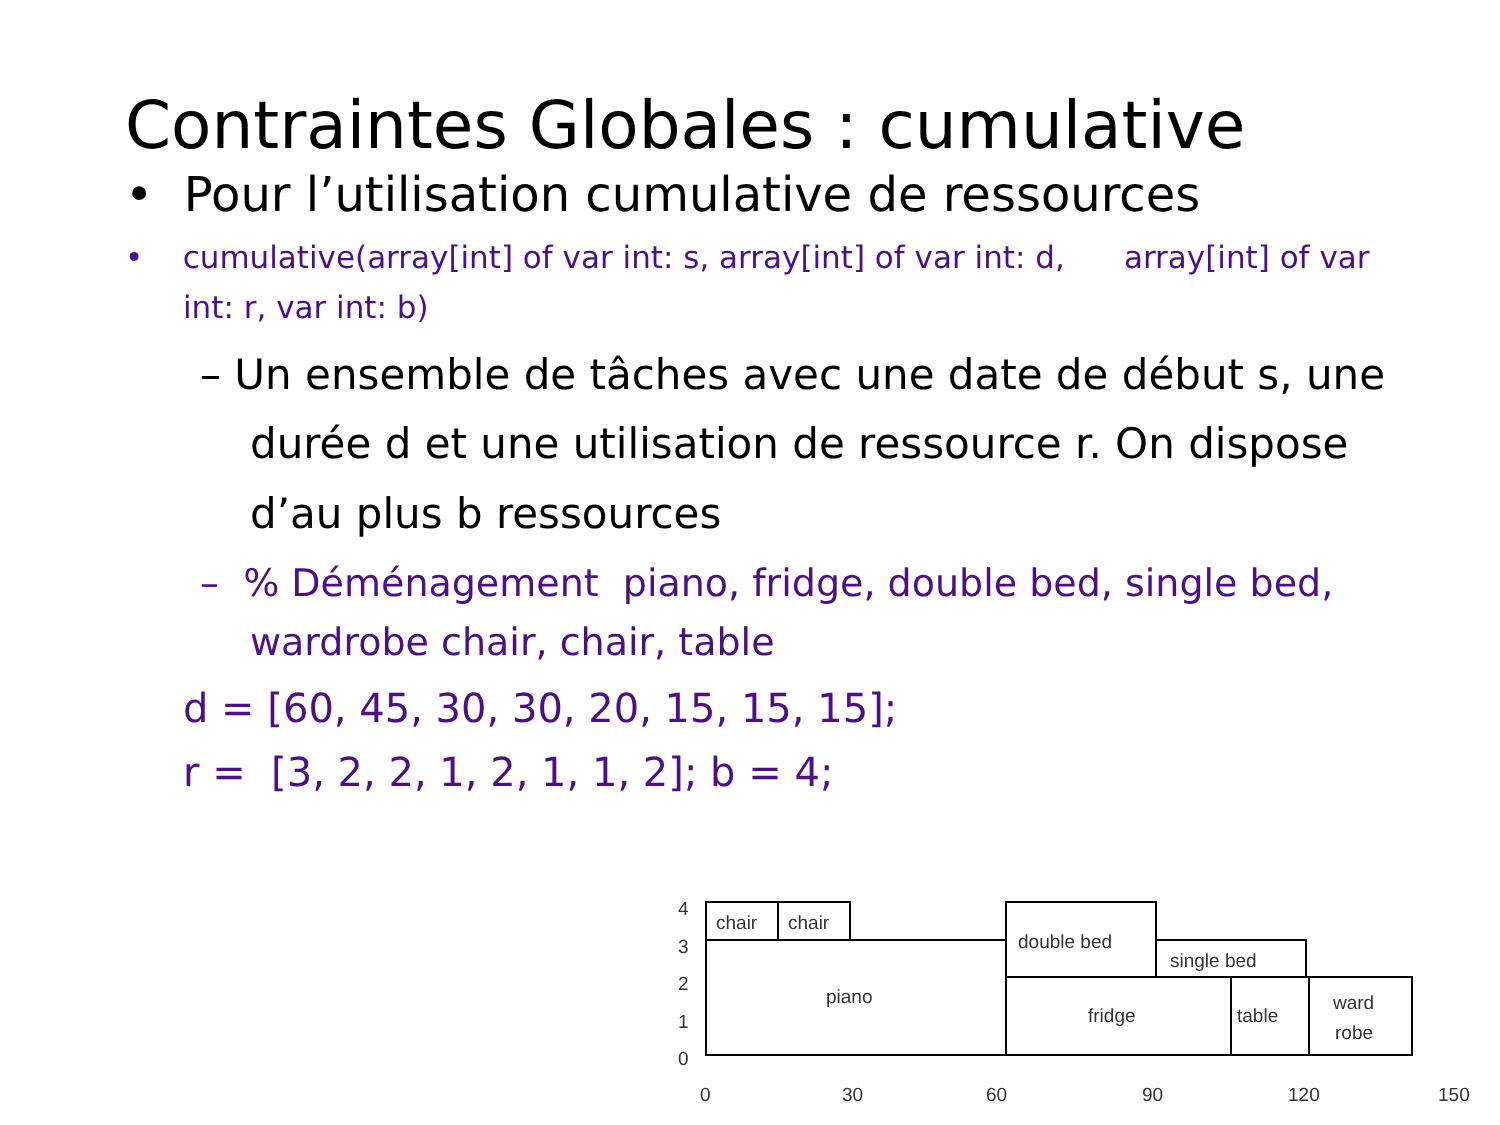Contraintes Globales : cumulative
• Pour l’utilisation cumulative de ressources
• cumulative(array[int] of var int: s, array[int] of var int: d, array[int] of var int: r, var int: b)
– Un ensemble de tâches avec une date de début s, une durée d et une utilisation de ressource r. On dispose d’au plus b ressources
– % Déménagement piano, fridge, double bed, single bed, wardrobe chair, chair, table
d = [60, 45, 30, 30, 20, 15, 15, 15];
r = [3, 2, 2, 1, 2, 1, 1, 2]; b = 4;
4
3
2
1
0
chair
chair
piano
double bed
single bed
fridge
table
ward
robe
0
30
60
90
120
150